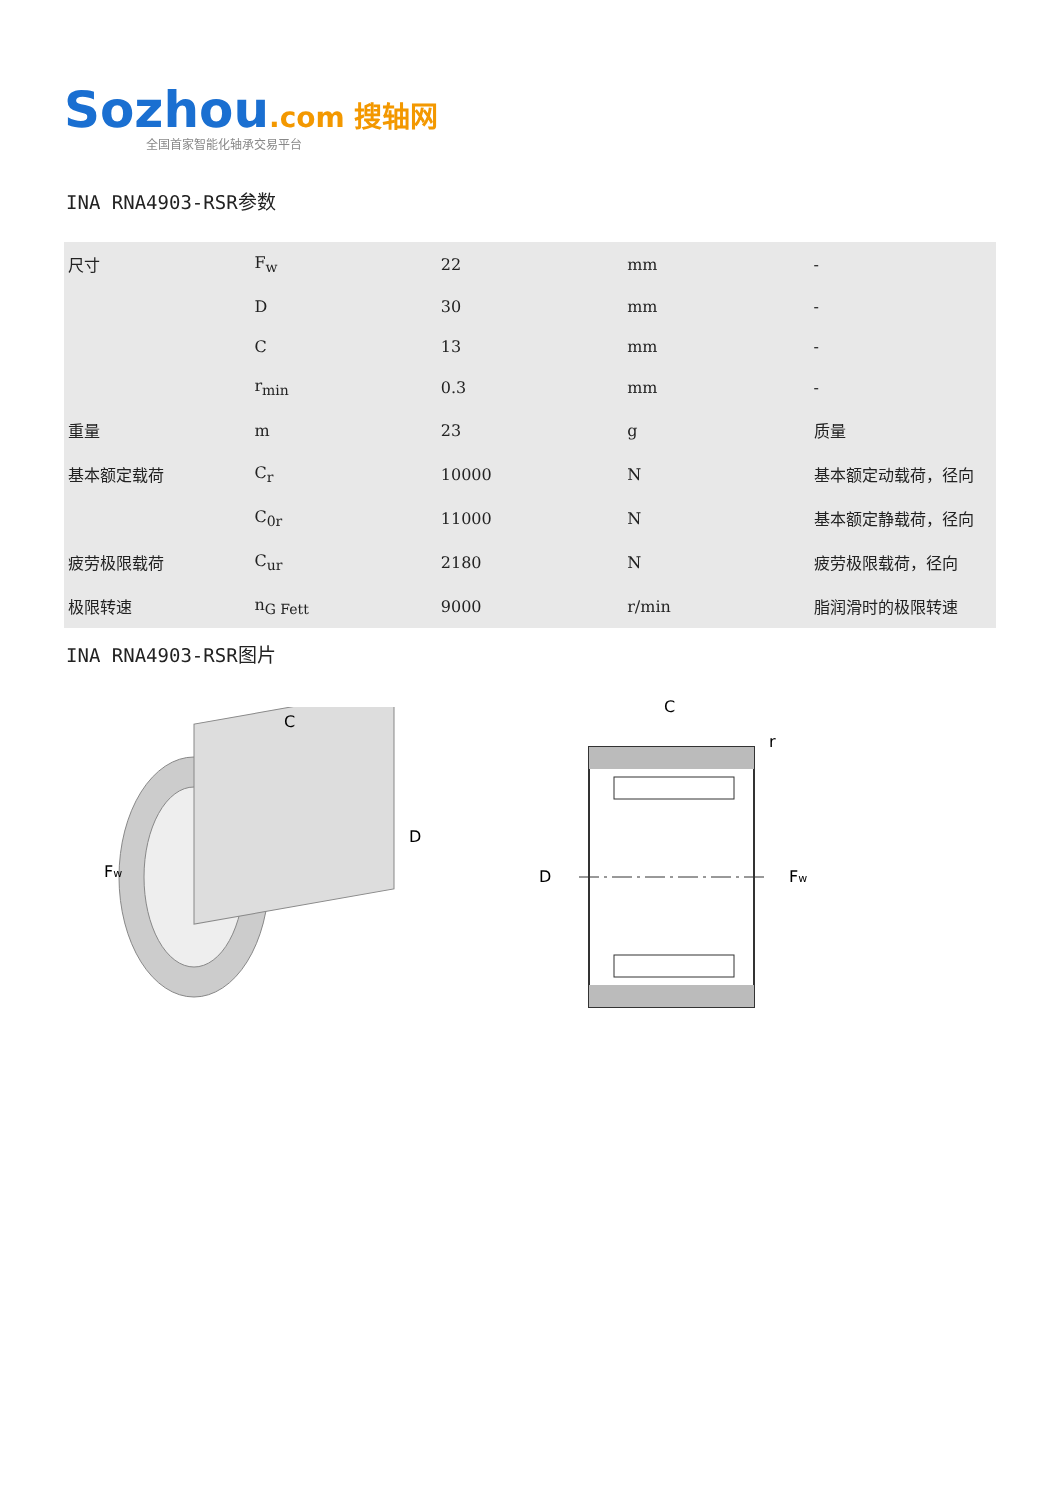Sozhou.com 搜轴网
全国首家智能化轴承交易平台
INA RNA4903-RSR参数
| 尺寸 | F<sub>w</sub> | 22 | mm | - |
| | D | 30 | mm | - |
| | C | 13 | mm | - |
| | r<sub>min</sub> | 0.3 | mm | - |
| 重量 | m | 23 | g | 质量 |
| 基本额定载荷 | C<sub>r</sub> | 10000 | N | 基本额定动载荷，径向 |
| | C<sub>0r</sub> | 11000 | N | 基本额定静载荷，径向 |
| 疲劳极限载荷 | C<sub>ur</sub> | 2180 | N | 疲劳极限载荷，径向 |
| 极限转速 | n<sub>G Fett</sub> | 9000 | r/min | 脂润滑时的极限转速 |
INA RNA4903-RSR图片
C
D
Fw
C
r
D
Fw